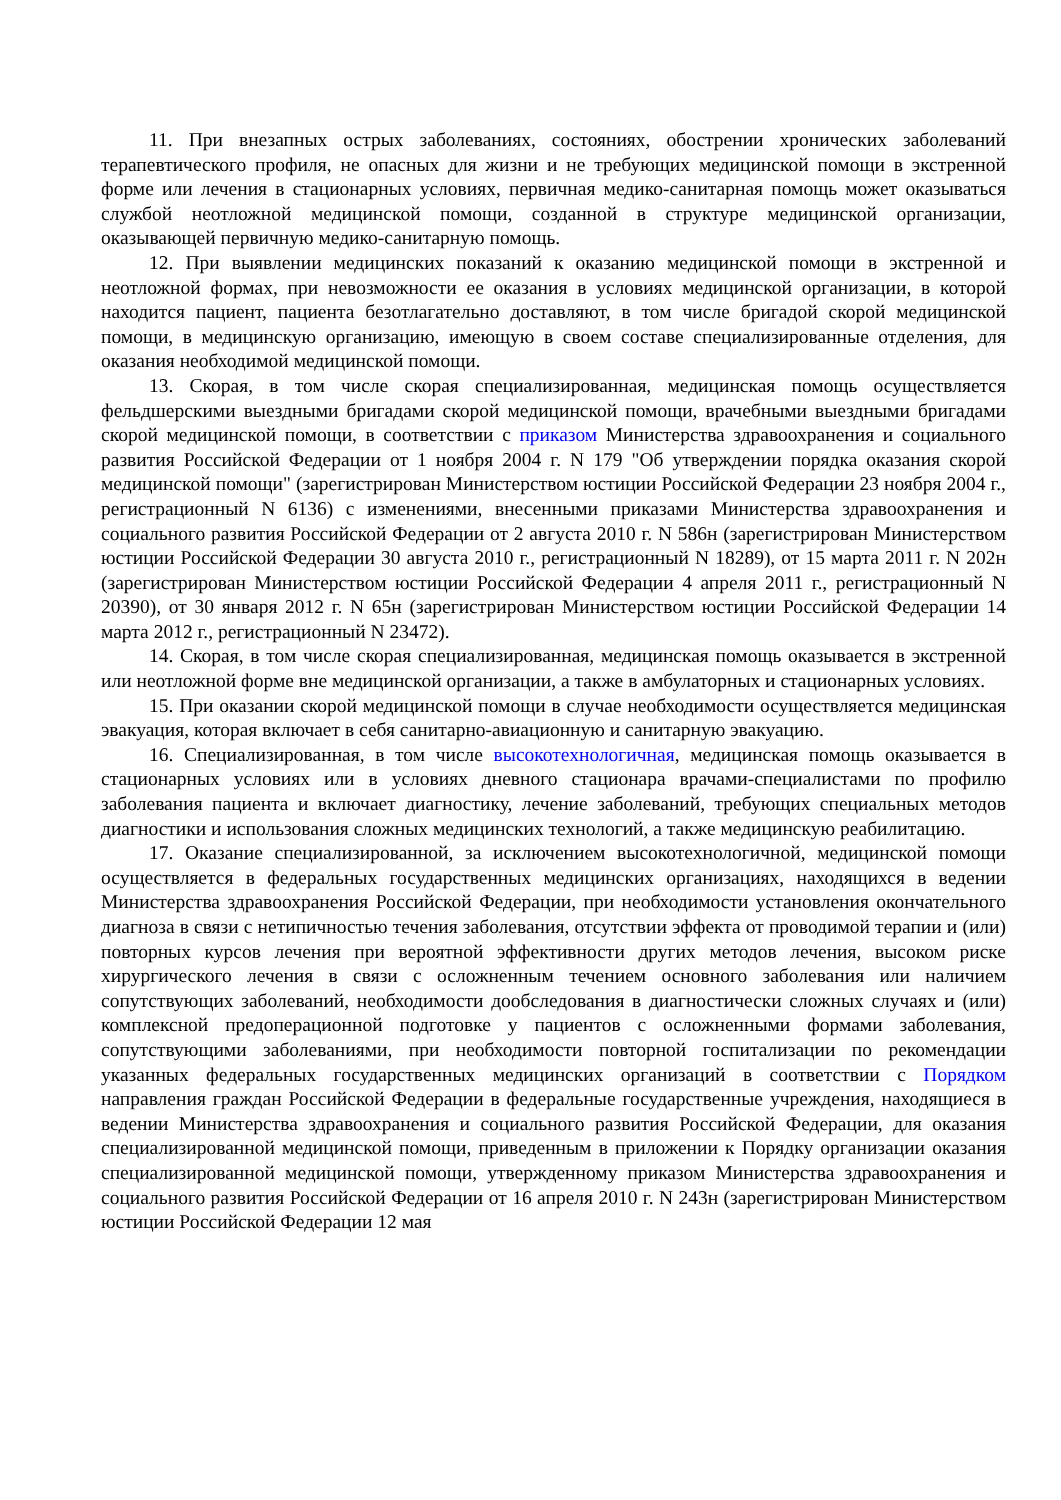11. При внезапных острых заболеваниях, состояниях, обострении хронических заболеваний терапевтического профиля, не опасных для жизни и не требующих медицинской помощи в экстренной форме или лечения в стационарных условиях, первичная медико-санитарная помощь может оказываться службой неотложной медицинской помощи, созданной в структуре медицинской организации, оказывающей первичную медико-санитарную помощь.
12. При выявлении медицинских показаний к оказанию медицинской помощи в экстренной и неотложной формах, при невозможности ее оказания в условиях медицинской организации, в которой находится пациент, пациента безотлагательно доставляют, в том числе бригадой скорой медицинской помощи, в медицинскую организацию, имеющую в своем составе специализированные отделения, для оказания необходимой медицинской помощи.
13. Скорая, в том числе скорая специализированная, медицинская помощь осуществляется фельдшерскими выездными бригадами скорой медицинской помощи, врачебными выездными бригадами скорой медицинской помощи, в соответствии с приказом Министерства здравоохранения и социального развития Российской Федерации от 1 ноября 2004 г. N 179 "Об утверждении порядка оказания скорой медицинской помощи" (зарегистрирован Министерством юстиции Российской Федерации 23 ноября 2004 г., регистрационный N 6136) с изменениями, внесенными приказами Министерства здравоохранения и социального развития Российской Федерации от 2 августа 2010 г. N 586н (зарегистрирован Министерством юстиции Российской Федерации 30 августа 2010 г., регистрационный N 18289), от 15 марта 2011 г. N 202н (зарегистрирован Министерством юстиции Российской Федерации 4 апреля 2011 г., регистрационный N 20390), от 30 января 2012 г. N 65н (зарегистрирован Министерством юстиции Российской Федерации 14 марта 2012 г., регистрационный N 23472).
14. Скорая, в том числе скорая специализированная, медицинская помощь оказывается в экстренной или неотложной форме вне медицинской организации, а также в амбулаторных и стационарных условиях.
15. При оказании скорой медицинской помощи в случае необходимости осуществляется медицинская эвакуация, которая включает в себя санитарно-авиационную и санитарную эвакуацию.
16. Специализированная, в том числе высокотехнологичная, медицинская помощь оказывается в стационарных условиях или в условиях дневного стационара врачами-специалистами по профилю заболевания пациента и включает диагностику, лечение заболеваний, требующих специальных методов диагностики и использования сложных медицинских технологий, а также медицинскую реабилитацию.
17. Оказание специализированной, за исключением высокотехнологичной, медицинской помощи осуществляется в федеральных государственных медицинских организациях, находящихся в ведении Министерства здравоохранения Российской Федерации, при необходимости установления окончательного диагноза в связи с нетипичностью течения заболевания, отсутствии эффекта от проводимой терапии и (или) повторных курсов лечения при вероятной эффективности других методов лечения, высоком риске хирургического лечения в связи с осложненным течением основного заболевания или наличием сопутствующих заболеваний, необходимости дообследования в диагностически сложных случаях и (или) комплексной предоперационной подготовке у пациентов с осложненными формами заболевания, сопутствующими заболеваниями, при необходимости повторной госпитализации по рекомендации указанных федеральных государственных медицинских организаций в соответствии с Порядком направления граждан Российской Федерации в федеральные государственные учреждения, находящиеся в ведении Министерства здравоохранения и социального развития Российской Федерации, для оказания специализированной медицинской помощи, приведенным в приложении к Порядку организации оказания специализированной медицинской помощи, утвержденному приказом Министерства здравоохранения и социального развития Российской Федерации от 16 апреля 2010 г. N 243н (зарегистрирован Министерством юстиции Российской Федерации 12 мая